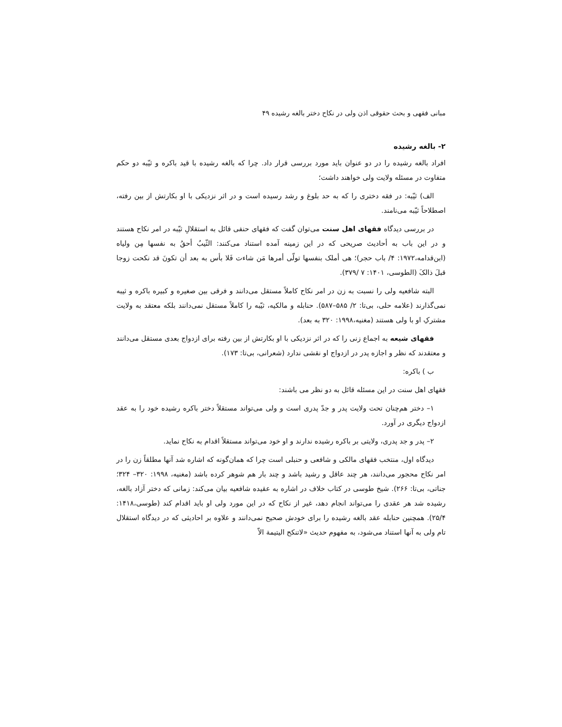مبانی فقهی و بحث حقوقی اذن ولی در نکاح دختر بالغه رشیده ۴۹
۲- بالغه رشیده
افراد بالغه رشیده را در دو عنوان باید مورد بررسی قرار داد. چرا که بالغه رشیده با قید باکره و ثیّبه دو حکم متفاوت در مسئله ولایت ولی خواهند داشت؛
الف) ثیّبه: در فقه دختری را که به حد بلوغ و رشد رسیده است و در اثر نزدیکی با او بکارتش از بین رفته، اصطلاحاً ثیّبه می‌نامند.
در بررسی دیدگاه فقهای اهل سنت می‌توان گفت که فقهای حنفی قائل به استقلالِ ثیّبه در امر نکاح هستند و در این باب به أحادیث صریحی که در این زمینه آمده استناد می‌کنند: الثّیبُ أحقُ به نفسها مِن ولیاه (ابن‌قدامه،۱۹۷۲: ۴/ باب حجر)؛ هی أملک بنفسها تولّی أمرها مَن شاءت فَلا بأس به بعد أن تکونَ قد نکحت زوجا قبلَ ذالکَ (الطوسی، ۱۴۰۱: ۷ /۳۷۹).
البته شافعیه ولی را نسبت به زن در امر نکاح کاملاً مستقل می‌دانند و فرقی بین صغیره و کبیره باکره و ثیبه نمی‌گذارند (علامه حلی، بی‌تا: ۲/ ۵۸۵–۵۸۷). حنابله و مالکیه، ثیّبه را کاملاً مستقل نمی‌دانند بلکه معتقد به ولایت مشترکِ او با ولی هستند (مغنیه،۱۹۹۸: ۳۲۰ به بعد).
فقهای شیعه به اجماع زنی را که در اثر نزدیکی با او بکارتش از بین رفته برای ازدواج بعدی مستقل می‌دانند و معتقدند که نظر و اجازه پدر در ازدواج او نقشی ندارد (شعرانی، بی‌تا: ۱۷۳).
ب ) باکره:
فقهای اهل سنت در این مسئله قائل به دو نظر می باشند:
۱– دختر هم‌چنان تحت ولایت پدر و جدّ پدری است و ولی می‌تواند مستقلاً دختر باکره رشیده خود را به عقد ازدواج دیگری در آورد.
۲– پدر و جد پدری، ولایتی بر باکره رشیده ندارند و او خود می‌تواند مستقلاً اقدام به نکاح نماید.
دیدگاه اول، منتخب فقهای مالکی و شافعی و حنبلی است چرا که همان‌گونه که اشاره شد آنها مطلقاً زن را در امر نکاح محجور می‌دانند، هر چند عاقل و رشید باشد و چند بار هم شوهر کرده باشد (مغنیه، ۱۹۹۸: ۳۲۰– ۳۲۴؛ جناتی، بی‌تا: ۲۶۶). شیخ طوسی در کتاب خلاف در اشاره به عقیده شافعیه بیان می‌کند: زمانی که دختر آزاد بالغه، رشیده شد هر عقدی را می‌تواند انجام دهد، غیر از نکاح که در این مورد ولی او باید اقدام کند (طوسی،۱۴۱۸: ۲۵/۴). همچنین حنابله عقد بالغه رشیده را برای خودش صحیح نمی‌دانند و علاوه بر احادیثی که در دیدگاه استقلال تام ولی به آنها استناد می‌شود، به مفهوم حدیث «لاتنکح الیتیمة الاّ